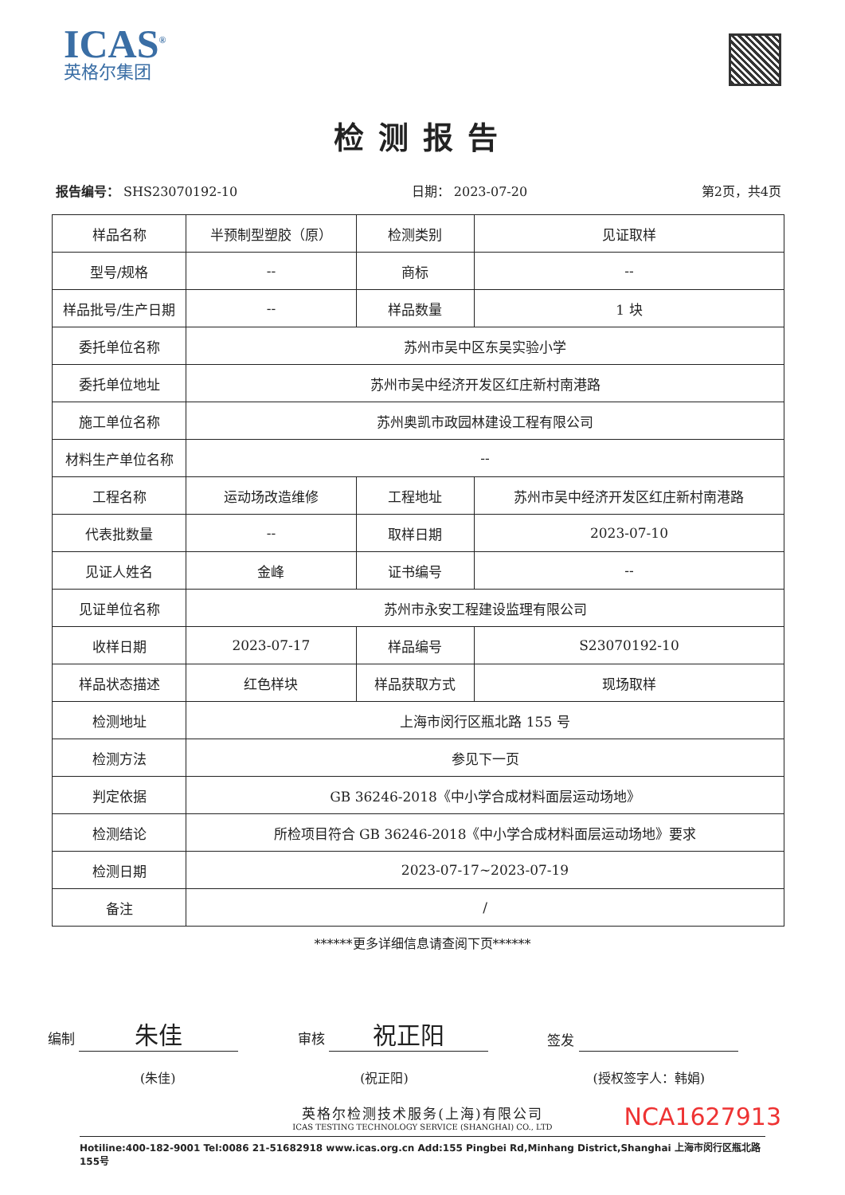ICAS<sup>®</sup>
英格尔集团
检测报告
报告编号： SHS23070192-10 日期： 2023-07-20 第2页，共4页
| 样品名称 | 半预制型塑胶（原） | 检测类别 | 见证取样 |
| 型号/规格 | -- | 商标 | -- |
| 样品批号/生产日期 | -- | 样品数量 | 1 块 |
| 委托单位名称 | 苏州市吴中区东吴实验小学 | | |
| 委托单位地址 | 苏州市吴中经济开发区红庄新村南港路 | | |
| 施工单位名称 | 苏州奥凯市政园林建设工程有限公司 | | |
| 材料生产单位名称 | -- | | |
| 工程名称 | 运动场改造维修 | 工程地址 | 苏州市吴中经济开发区红庄新村南港路 |
| 代表批数量 | -- | 取样日期 | 2023-07-10 |
| 见证人姓名 | 金峰 | 证书编号 | -- |
| 见证单位名称 | 苏州市永安工程建设监理有限公司 | | |
| 收样日期 | 2023-07-17 | 样品编号 | S23070192-10 |
| 样品状态描述 | 红色样块 | 样品获取方式 | 现场取样 |
| 检测地址 | 上海市闵行区瓶北路 155 号 | | |
| 检测方法 | 参见下一页 | | |
| 判定依据 | GB 36246-2018《中小学合成材料面层运动场地》 | | |
| 检测结论 | 所检项目符合 GB 36246-2018《中小学合成材料面层运动场地》要求 | | |
| 检测日期 | 2023-07-17~2023-07-19 | | |
| 备注 | / | | |
******更多详细信息请查阅下页******
编制 朱佳
审核 祝正阳
签发
(朱佳) (祝正阳) (授权签字人：韩娟)
NCA1627913
英格尔检测技术服务(上海)有限公司
ICAS TESTING TECHNOLOGY SERVICE (SHANGHAI) CO., LTD
Hotiline:400-182-9001 Tel:0086 21-51682918 www.icas.org.cn Add:155 Pingbei Rd,Minhang District,Shanghai 上海市闵行区瓶北路155号